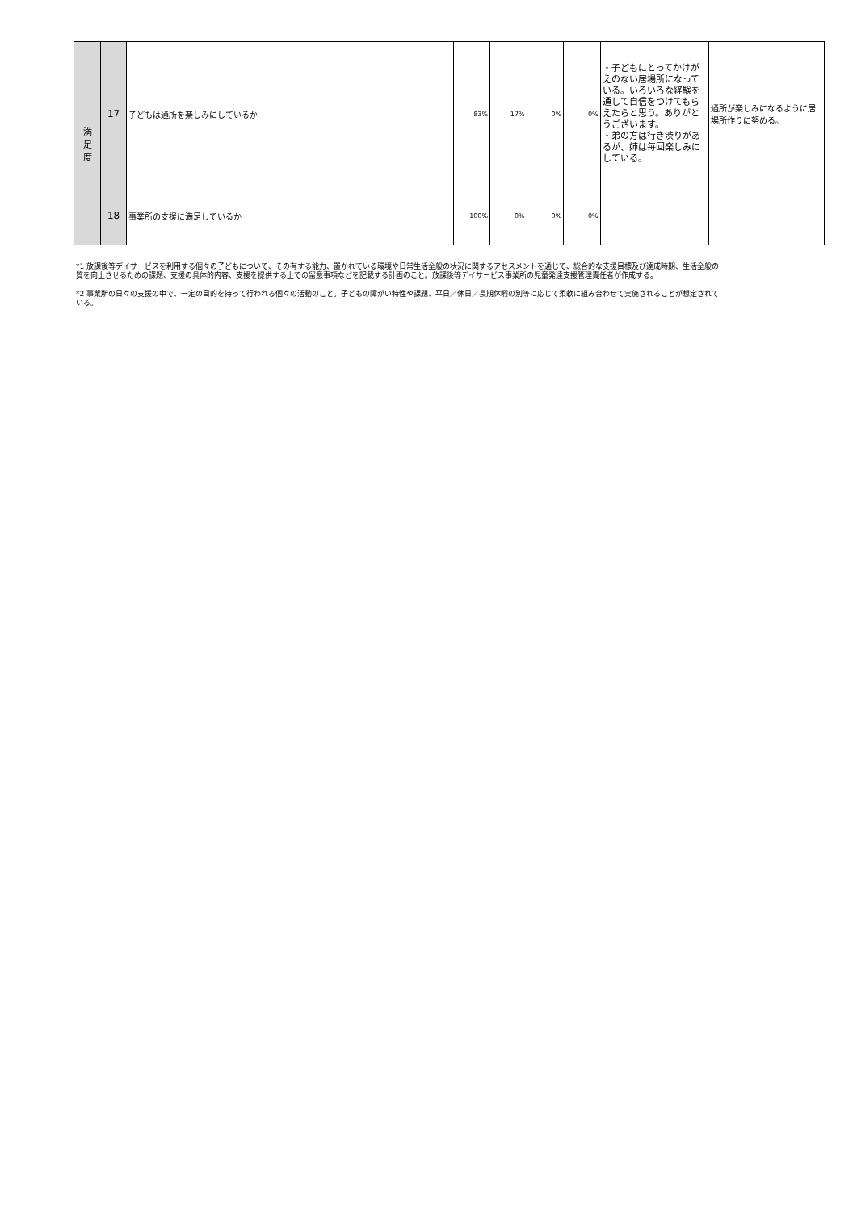| 満 足 度 | 17 | 子どもは通所を楽しみにしているか | 83% | 17% | 0% | 0% | ・子どもにとってかけがえのない居場所になっている。いろいろな経験を通して自信をつけてもらえたらと思う。ありがとうございます。 ・弟の方は行き渋りがあるが、姉は毎回楽しみにしている。 | 通所が楽しみになるように居場所作りに努める。 |
| | 18 | 事業所の支援に満足しているか | 100% | 0% | 0% | 0% | | |
*1 放課後等デイサービスを利用する個々の子どもについて、その有する能力、置かれている環境や日常生活全般の状況に関するアセスメントを通じて、総合的な支援目標及び達成時期、生活全般の質を向上させるための課題、支援の具体的内容、支援を提供する上での留意事項などを記載する計画のこと。放課後等デイサービス事業所の児童発達支援管理責任者が作成する。
*2 事業所の日々の支援の中で、一定の目的を持って行われる個々の活動のこと。子どもの障がい特性や課題、平日／休日／長期休暇の別等に応じて柔軟に組み合わせて実施されることが想定されている。